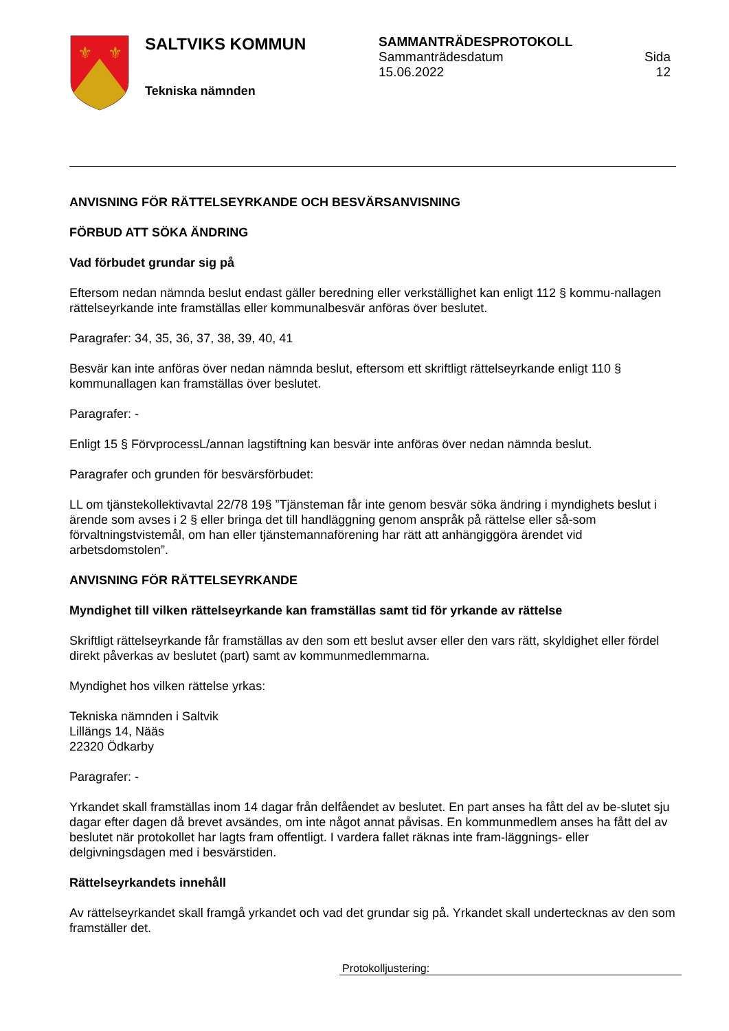⚜
⚜
SALTVIKS KOMMUN
Tekniska nämnden
SAMMANTRÄDESPROTOKOLL
Sammanträdesdatum
15.06.2022 Sida
12
ANVISNING FÖR RÄTTELSEYRKANDE OCH BESVÄRSANVISNING
FÖRBUD ATT SÖKA ÄNDRING
Vad förbudet grundar sig på
Eftersom nedan nämnda beslut endast gäller beredning eller verkställighet kan enligt 112 § kommu-nallagen rättelseyrkande inte framställas eller kommunalbesvär anföras över beslutet.
Paragrafer: 34, 35, 36, 37, 38, 39, 40, 41
Besvär kan inte anföras över nedan nämnda beslut, eftersom ett skriftligt rättelseyrkande enligt 110 § kommunallagen kan framställas över beslutet.
Paragrafer: -
Enligt 15 § FörvprocessL/annan lagstiftning kan besvär inte anföras över nedan nämnda beslut.
Paragrafer och grunden för besvärsförbudet:
LL om tjänstekollektivavtal 22/78 19§ ”Tjänsteman får inte genom besvär söka ändring i myndighets beslut i ärende som avses i 2 § eller bringa det till handläggning genom anspråk på rättelse eller så-som förvaltningstvistemål, om han eller tjänstemannaförening har rätt att anhängiggöra ärendet vid arbetsdomstolen”.
ANVISNING FÖR RÄTTELSEYRKANDE
Myndighet till vilken rättelseyrkande kan framställas samt tid för yrkande av rättelse
Skriftligt rättelseyrkande får framställas av den som ett beslut avser eller den vars rätt, skyldighet eller fördel direkt påverkas av beslutet (part) samt av kommunmedlemmarna.
Myndighet hos vilken rättelse yrkas:
Tekniska nämnden i Saltvik
Lillängs 14, Nääs
22320 Ödkarby
Paragrafer: -
Yrkandet skall framställas inom 14 dagar från delfåendet av beslutet. En part anses ha fått del av be-slutet sju dagar efter dagen då brevet avsändes, om inte något annat påvisas. En kommunmedlem anses ha fått del av beslutet när protokollet har lagts fram offentligt. I vardera fallet räknas inte fram-läggnings- eller delgivningsdagen med i besvärstiden.
Rättelseyrkandets innehåll
Av rättelseyrkandet skall framgå yrkandet och vad det grundar sig på. Yrkandet skall undertecknas av den som framställer det.
Protokolljustering: